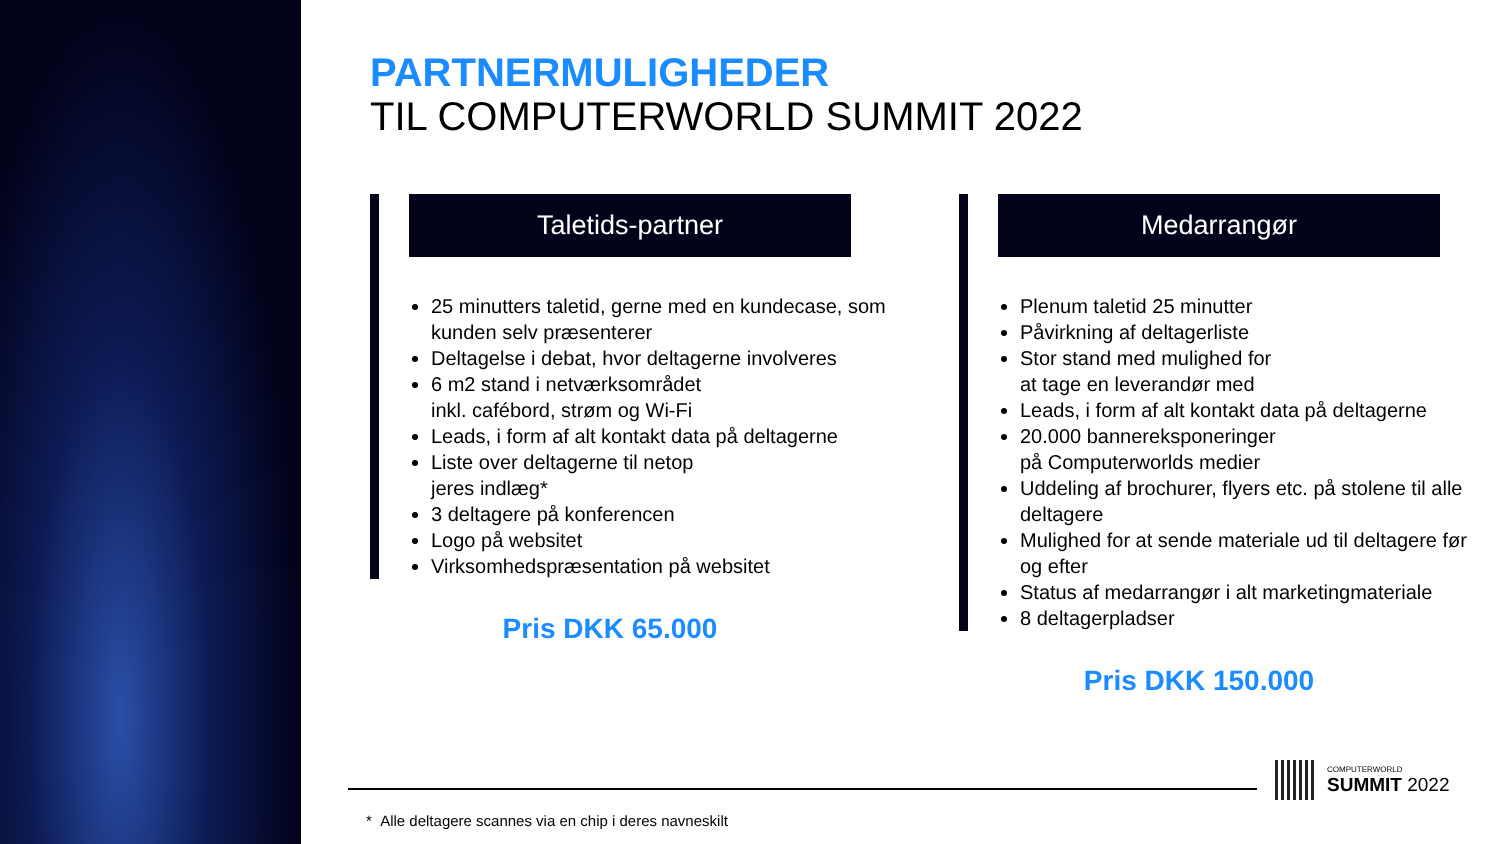PARTNERMULIGHEDER
TIL COMPUTERWORLD SUMMIT 2022
Taletids-partner
25 minutters taletid, gerne med en kundecase, som
kunden selv præsenterer
Deltagelse i debat, hvor deltagerne involveres
6 m2 stand i netværksområdet
inkl. cafébord, strøm og Wi-Fi
Leads, i form af alt kontakt data på deltagerne
Liste over deltagerne til netop
jeres indlæg*
3 deltagere på konferencen
Logo på websitet
Virksomhedspræsentation på websitet
Pris DKK 65.000
Medarrangør
Plenum taletid 25 minutter
Påvirkning af deltagerliste
Stor stand med mulighed for
at tage en leverandør med
Leads, i form af alt kontakt data på deltagerne
20.000 bannereksponeringer
på Computerworlds medier
Uddeling af brochurer, flyers etc. på stolene til alle deltagere
Mulighed for at sende materiale ud til deltagere før og efter
Status af medarrangør i alt marketingmateriale
8 deltagerpladser
Pris DKK 150.000
COMPUTERWORLD
SUMMIT 2022
* Alle deltagere scannes via en chip i deres navneskilt